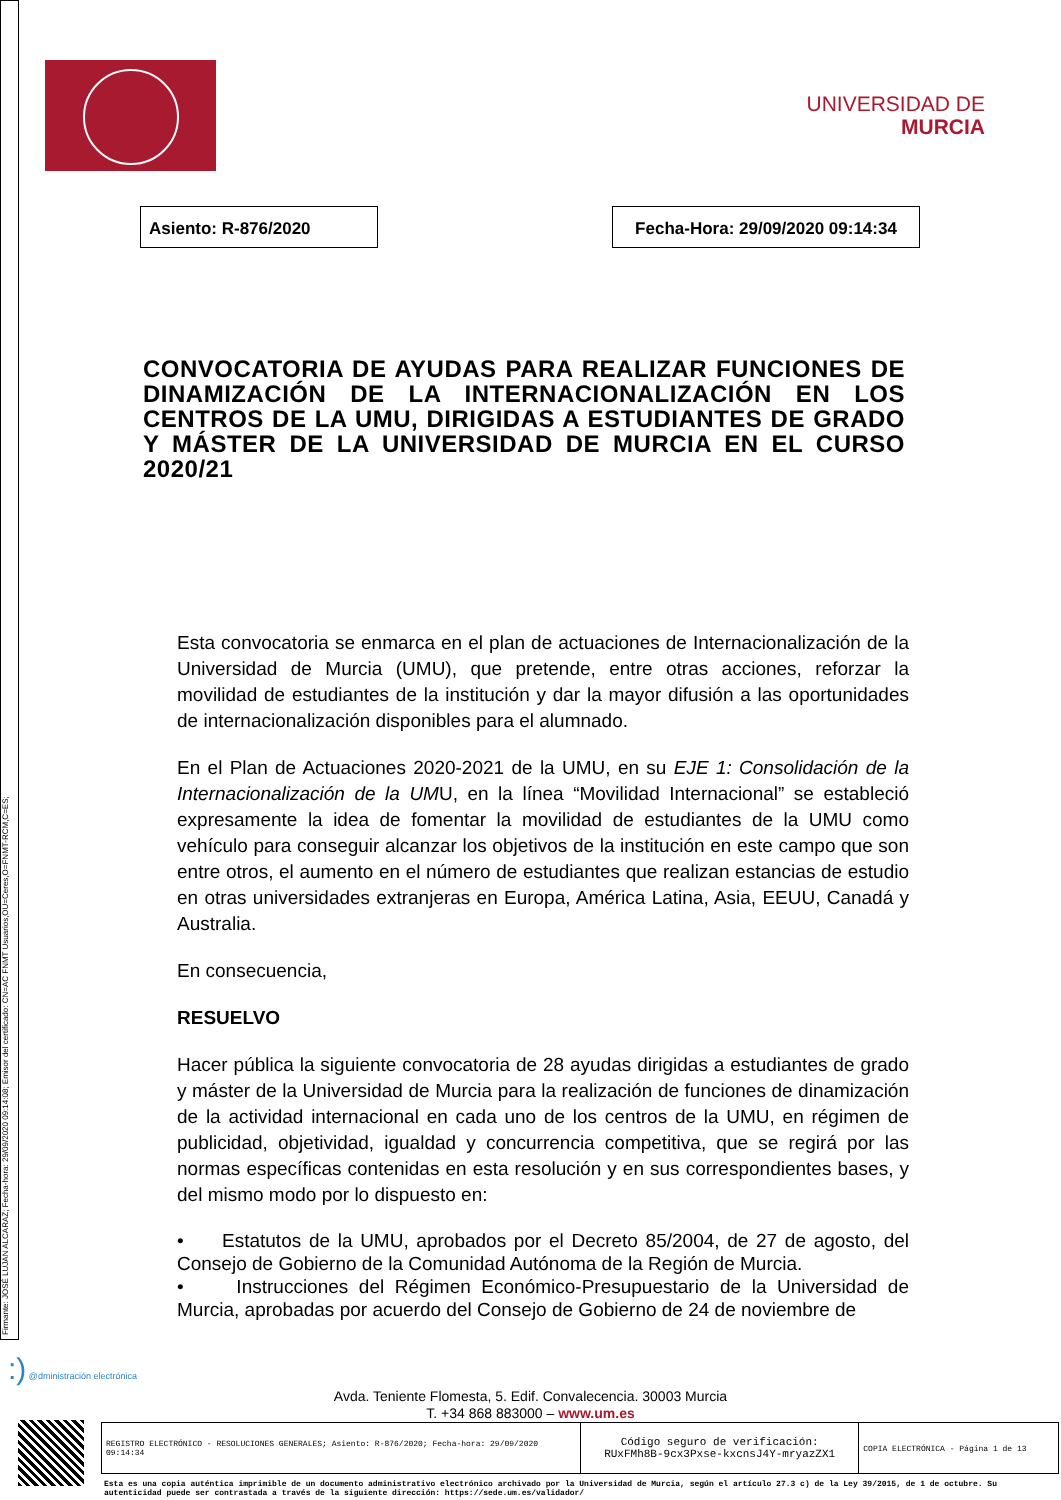Firmante: JOSÉ LUJAN ALCARAZ; Fecha-hora: 29/09/2020 09:14:08; Emisor del certificado: CN=AC FNMT Usuarios,OU=Ceres,O=FNMT-RCM,C=ES;
UNIVERSIDAD DE
MURCIA
Asiento: R-876/2020 Fecha-Hora: 29/09/2020 09:14:34
CONVOCATORIA DE AYUDAS PARA REALIZAR FUNCIONES DE DINAMIZACIÓN DE LA INTERNACIONALIZACIÓN EN LOS CENTROS DE LA UMU, DIRIGIDAS A ESTUDIANTES DE GRADO Y MÁSTER DE LA UNIVERSIDAD DE MURCIA EN EL CURSO 2020/21
Esta convocatoria se enmarca en el plan de actuaciones de Internacionalización de la Universidad de Murcia (UMU), que pretende, entre otras acciones, reforzar la movilidad de estudiantes de la institución y dar la mayor difusión a las oportunidades de internacionalización disponibles para el alumnado.
En el Plan de Actuaciones 2020-2021 de la UMU, en su EJE 1: Consolidación de la Internacionalización de la UMU, en la línea “Movilidad Internacional” se estableció expresamente la idea de fomentar la movilidad de estudiantes de la UMU como vehículo para conseguir alcanzar los objetivos de la institución en este campo que son entre otros, el aumento en el número de estudiantes que realizan estancias de estudio en otras universidades extranjeras en Europa, América Latina, Asia, EEUU, Canadá y Australia.
En consecuencia,
RESUELVO
Hacer pública la siguiente convocatoria de 28 ayudas dirigidas a estudiantes de grado y máster de la Universidad de Murcia para la realización de funciones de dinamización de la actividad internacional en cada uno de los centros de la UMU, en régimen de publicidad, objetividad, igualdad y concurrencia competitiva, que se regirá por las normas específicas contenidas en esta resolución y en sus correspondientes bases, y del mismo modo por lo dispuesto en:
• Estatutos de la UMU, aprobados por el Decreto 85/2004, de 27 de agosto, del Consejo de Gobierno de la Comunidad Autónoma de la Región de Murcia.
• Instrucciones del Régimen Económico-Presupuestario de la Universidad de Murcia, aprobadas por acuerdo del Consejo de Gobierno de 24 de noviembre de
:) @dministración electrónica
Avda. Teniente Flomesta, 5. Edif. Convalecencia. 30003 Murcia
T. +34 868 883000 – www.um.es
| REGISTRO ELECTRÓNICO - RESOLUCIONES GENERALES; Asiento: R-876/2020; Fecha-hora: 29/09/2020 09:14:34 | Código seguro de verificación: RUxFMh8B-9cx3Pxse-kxcnsJ4Y-mryazZX1 | COPIA ELECTRÓNICA - Página 1 de 13 |
Esta es una copia auténtica imprimible de un documento administrativo electrónico archivado por la Universidad de Murcia, según el artículo 27.3 c) de la Ley 39/2015, de 1 de octubre. Su autenticidad puede ser contrastada a través de la siguiente dirección: https://sede.um.es/validador/